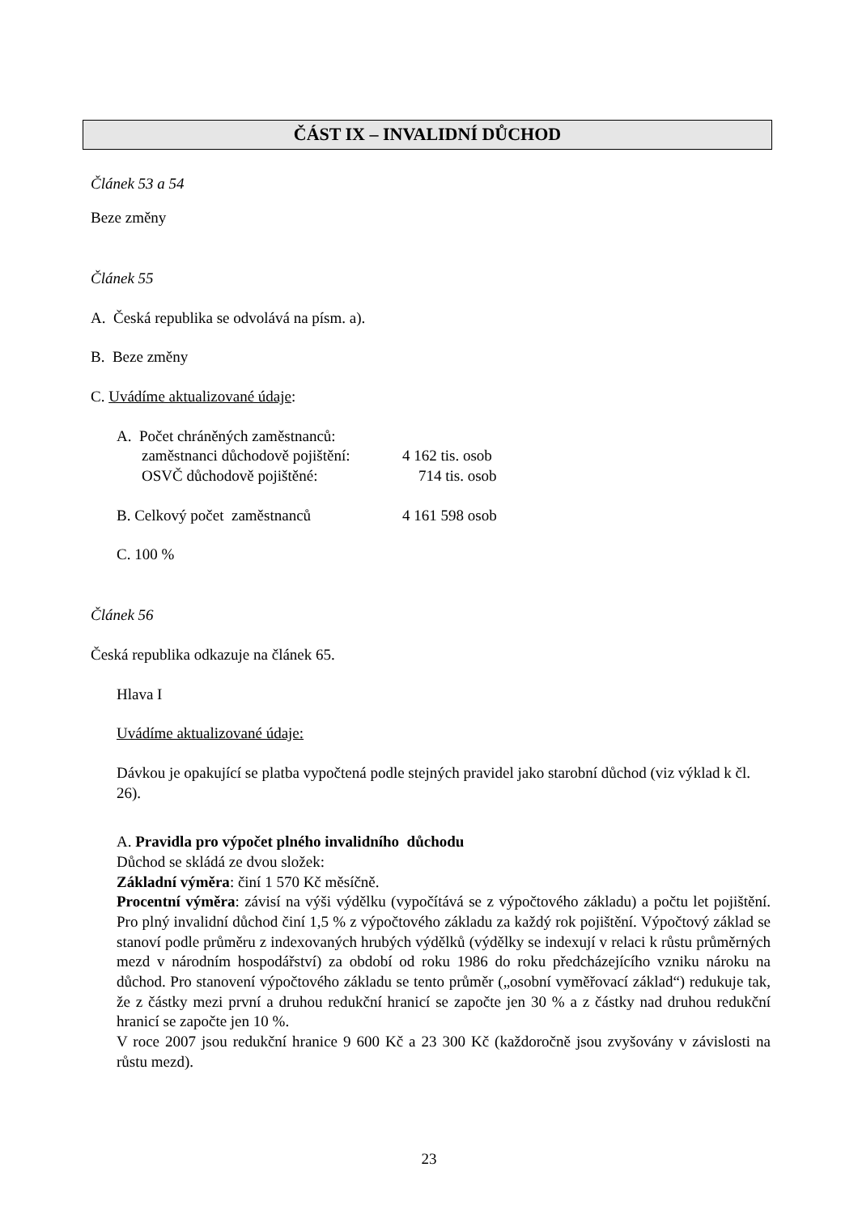ČÁST IX – INVALIDNÍ DŮCHOD
Článek 53 a 54
Beze změny
Článek 55
A. Česká republika se odvolává na písm. a).
B. Beze změny
C. Uvádíme aktualizované údaje:
A. Počet chráněných zaměstnanců:
zaměstnanci důchodově pojištění: 4 162 tis. osob
OSVČ důchodově pojištěné: 714 tis. osob
B. Celkový počet zaměstnanců 4 161 598 osob
C. 100 %
Článek 56
Česká republika odkazuje na článek 65.
Hlava I
Uvádíme aktualizované údaje:
Dávkou je opakující se platba vypočtená podle stejných pravidel jako starobní důchod (viz výklad k čl. 26).
A. Pravidla pro výpočet plného invalidního důchodu
Důchod se skládá ze dvou složek:
Základní výměra: činí 1 570 Kč měsíčně.
Procentní výměra: závisí na výši výdělku (vypočítává se z výpočtového základu) a počtu let pojištění. Pro plný invalidní důchod činí 1,5 % z výpočtového základu za každý rok pojištění. Výpočtový základ se stanoví podle průměru z indexovaných hrubých výdělků (výdělky se indexují v relaci k růstu průměrných mezd v národním hospodářství) za období od roku 1986 do roku předcházejícího vzniku nároku na důchod. Pro stanovení výpočtového základu se tento průměr („osobní vyměřovací základ“) redukuje tak, že z částky mezi první a druhou redukční hranicí se započte jen 30 % a z částky nad druhou redukční hranicí se započte jen 10 %.
V roce 2007 jsou redukční hranice 9 600 Kč a 23 300 Kč (každoročně jsou zvyšovány v závislosti na růstu mezd).
23